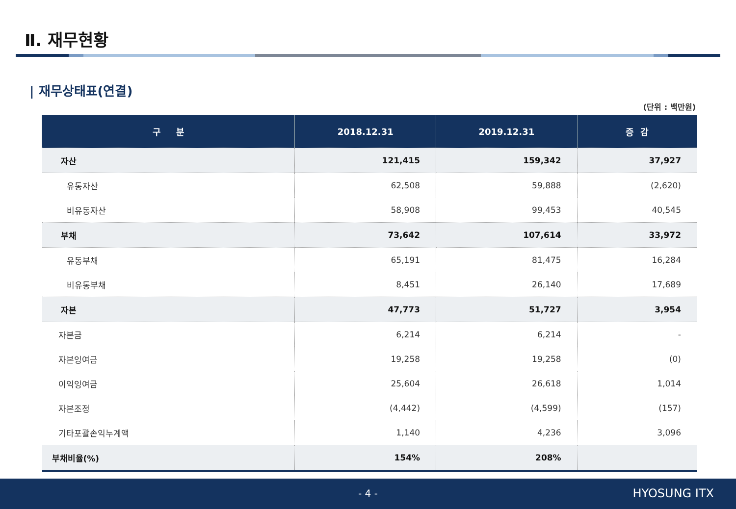Ⅱ. 재무현황
| 재무상태표(연결)
(단위 : 백만원)
| 구 분 | 2018.12.31 | 2019.12.31 | 증 감 |
| --- | --- | --- | --- |
| 자산 | 121,415 | 159,342 | 37,927 |
| 유동자산 | 62,508 | 59,888 | (2,620) |
| 비유동자산 | 58,908 | 99,453 | 40,545 |
| 부채 | 73,642 | 107,614 | 33,972 |
| 유동부채 | 65,191 | 81,475 | 16,284 |
| 비유동부채 | 8,451 | 26,140 | 17,689 |
| 자본 | 47,773 | 51,727 | 3,954 |
| 자본금 | 6,214 | 6,214 | - |
| 자본잉여금 | 19,258 | 19,258 | (0) |
| 이익잉여금 | 25,604 | 26,618 | 1,014 |
| 자본조정 | (4,442) | (4,599) | (157) |
| 기타포괄손익누계액 | 1,140 | 4,236 | 3,096 |
| 부채비율(%) | 154% | 208% | |
- 4 - HYOSUNG ITX